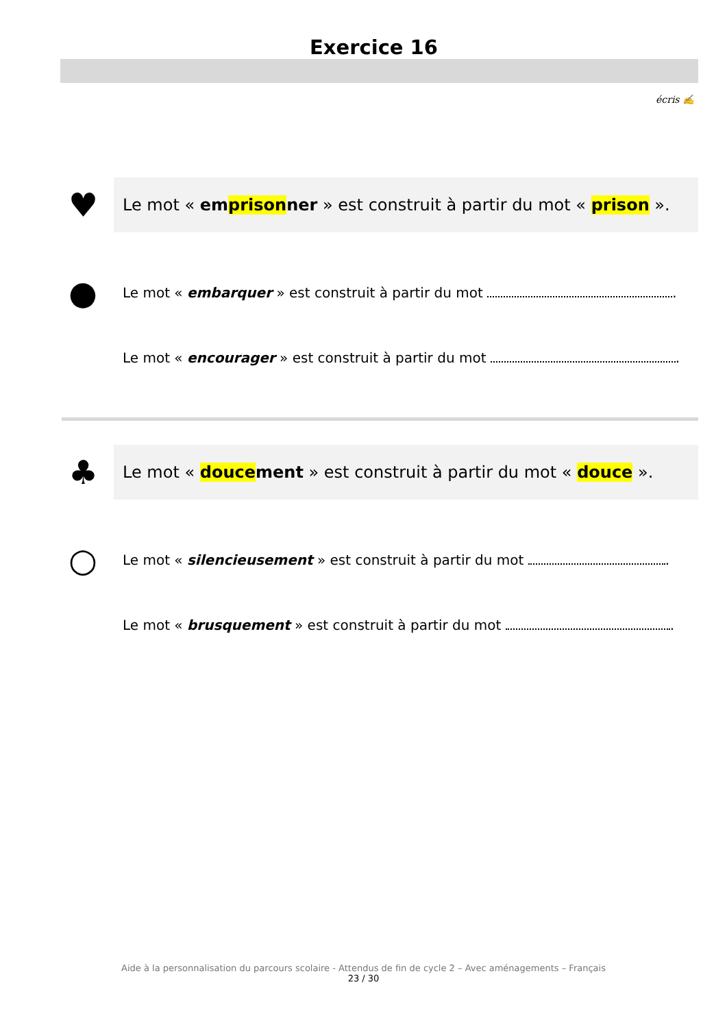Exercice 16
écris ✍
♥
Le mot « emprisonner » est construit à partir du mot « prison ».
●
Le mot « embarquer » est construit à partir du mot .
Le mot « encourager » est construit à partir du mot .
♣
Le mot « doucement » est construit à partir du mot « douce ».
○
Le mot « silencieusement » est construit à partir du mot .
Le mot « brusquement » est construit à partir du mot .
Aide à la personnalisation du parcours scolaire - Attendus de fin de cycle 2 – Avec aménagements – Français
23 / 30